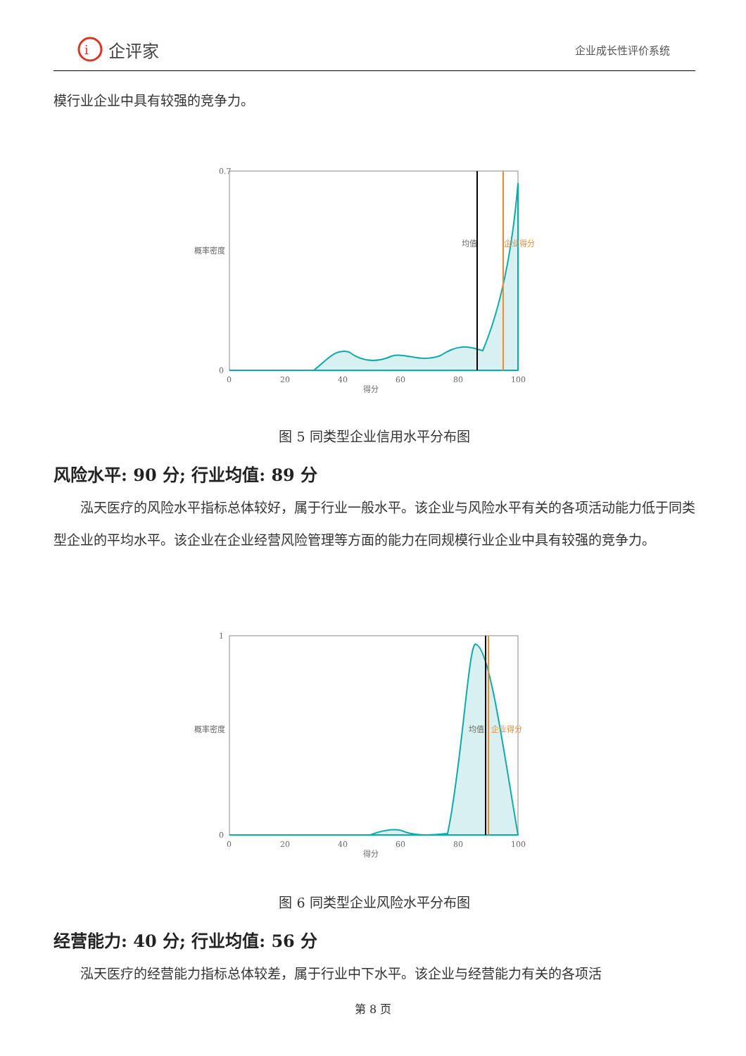i
企评家
企业成长性评价系统
模行业企业中具有较强的竞争力。
0.7
0
0
20
40
60
80
100
得分
均值
企业得分
概率密度
图 5 同类型企业信用水平分布图
风险水平: 90 分; 行业均值: 89 分
泓天医疗的风险水平指标总体较好，属于行业一般水平。该企业与风险水平有关的各项活动能力低于同类型企业的平均水平。该企业在企业经营风险管理等方面的能力在同规模行业企业中具有较强的竞争力。
1
0
0
20
40
60
80
100
得分
均值
企业得分
概率密度
图 6 同类型企业风险水平分布图
经营能力: 40 分; 行业均值: 56 分
泓天医疗的经营能力指标总体较差，属于行业中下水平。该企业与经营能力有关的各项活
第 8 页